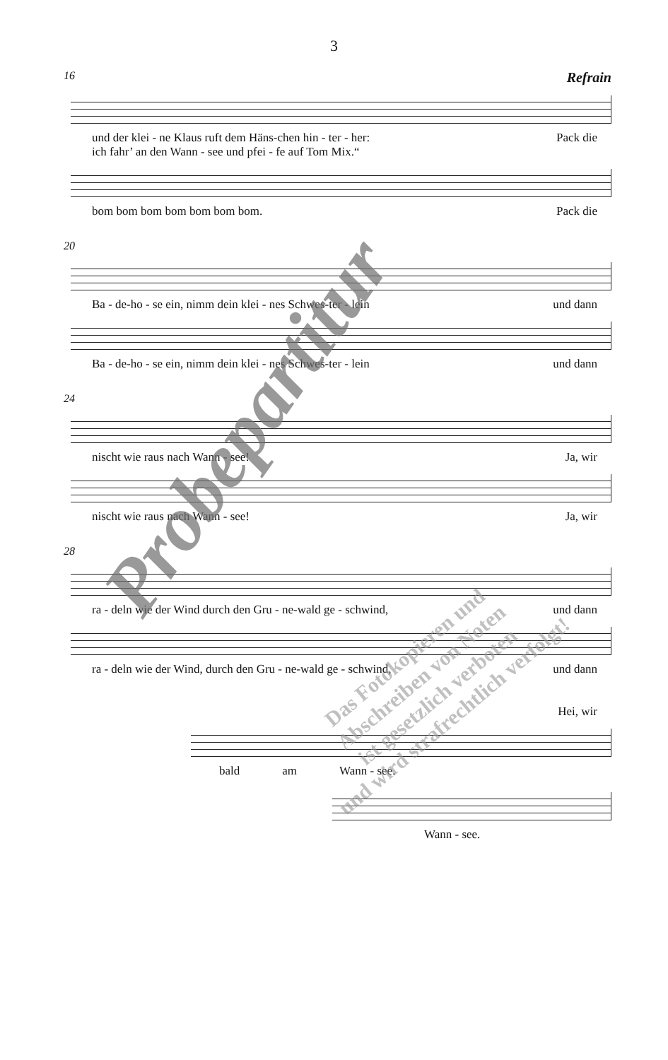3
16 Refrain
und der klei - ne Klaus ruft dem Häns-chen hin - ter - her: Pack die
ich fahr’ an den Wann - see und pfei - fe auf Tom Mix.“
bom bom bom bom bom bom bom. Pack die
20
Ba - de-ho - se ein, nimm dein klei - nes Schwes-ter - lein und dann
Ba - de-ho - se ein, nimm dein klei - nes Schwes-ter - lein und dann
24
nischt wie raus nach Wann - see! Ja, wir
nischt wie raus nach Wann - see! Ja, wir
28
ra - deln wie der Wind durch den Gru - ne-wald ge - schwind, und dann
ra - deln wie der Wind, durch den Gru - ne-wald ge - schwind, und dann
Hei, wir
bald am Wann - see.
Wann - see.
Probepartitur
Das Fotokopieren und
Abschreiben von Noten
ist gesetzlich verboten
und wird strafrechtlich verfolgt!